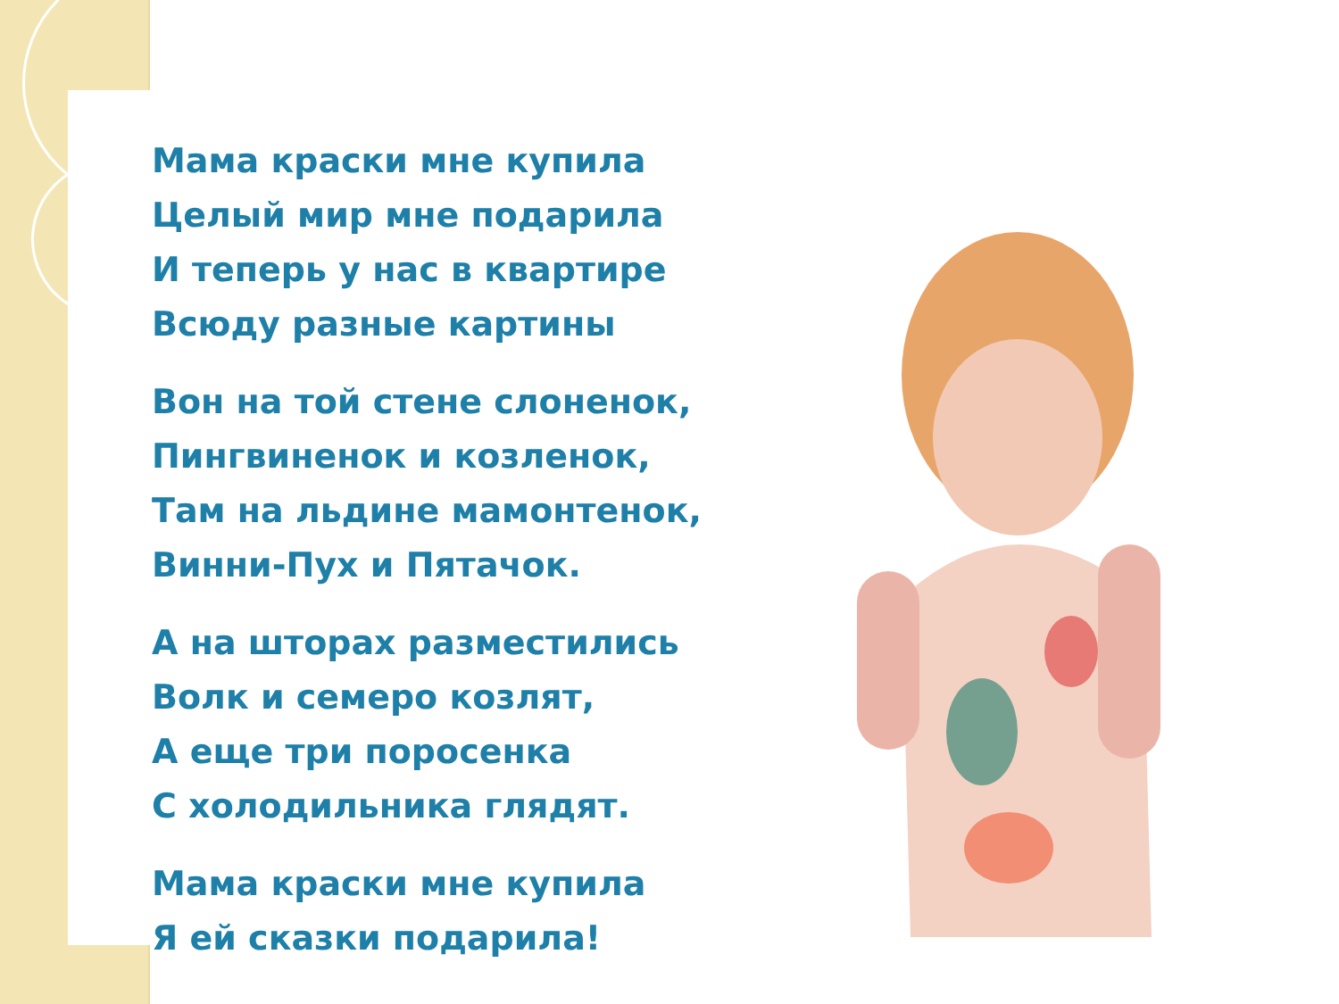Мама краски мне купила
Целый мир мне подарила
И теперь у нас в квартире
Всюду разные картины
Вон на той стене слоненок,
Пингвиненок и козленок,
Там на льдине мамонтенок,
Винни-Пух и Пятачок.
А на шторах разместились
Волк и семеро козлят,
А еще три поросенка
С холодильника глядят.
Мама краски мне купила
Я ей сказки подарила!